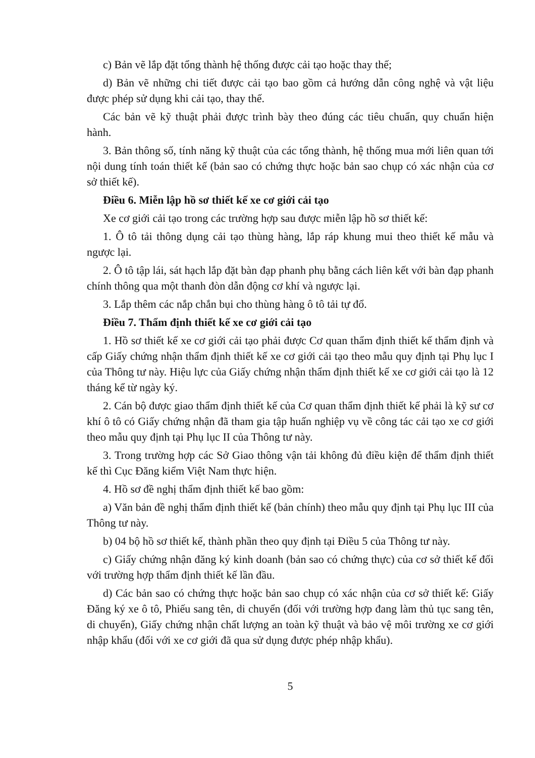c) Bản vẽ lắp đặt tổng thành hệ thống được cải tạo hoặc thay thế;
d) Bản vẽ những chi tiết được cải tạo bao gồm cả hướng dẫn công nghệ và vật liệu được phép sử dụng khi cải tạo, thay thế.
Các bản vẽ kỹ thuật phải được trình bày theo đúng các tiêu chuẩn, quy chuẩn hiện hành.
3. Bản thông số, tính năng kỹ thuật của các tổng thành, hệ thống mua mới liên quan tới nội dung tính toán thiết kế (bản sao có chứng thực hoặc bản sao chụp có xác nhận của cơ sở thiết kế).
Điều 6. Miễn lập hồ sơ thiết kế xe cơ giới cải tạo
Xe cơ giới cải tạo trong các trường hợp sau được miễn lập hồ sơ thiết kế:
1. Ô tô tải thông dụng cải tạo thùng hàng, lắp ráp khung mui theo thiết kế mẫu và ngược lại.
2. Ô tô tập lái, sát hạch lắp đặt bàn đạp phanh phụ bằng cách liên kết với bàn đạp phanh chính thông qua một thanh đòn dẫn động cơ khí và ngược lại.
3. Lắp thêm các nắp chắn bụi cho thùng hàng ô tô tải tự đổ.
Điều 7. Thẩm định thiết kế xe cơ giới cải tạo
1. Hồ sơ thiết kế xe cơ giới cải tạo phải được Cơ quan thẩm định thiết kế thẩm định và cấp Giấy chứng nhận thẩm định thiết kế xe cơ giới cải tạo theo mẫu quy định tại Phụ lục I của Thông tư này. Hiệu lực của Giấy chứng nhận thẩm định thiết kế xe cơ giới cải tạo là 12 tháng kể từ ngày ký.
2. Cán bộ được giao thẩm định thiết kế của Cơ quan thẩm định thiết kế phải là kỹ sư cơ khí ô tô có Giấy chứng nhận đã tham gia tập huấn nghiệp vụ về công tác cải tạo xe cơ giới theo mẫu quy định tại Phụ lục II của Thông tư này.
3. Trong trường hợp các Sở Giao thông vận tải không đủ điều kiện để thẩm định thiết kế thì Cục Đăng kiểm Việt Nam thực hiện.
4. Hồ sơ đề nghị thẩm định thiết kế bao gồm:
a) Văn bản đề nghị thẩm định thiết kế (bản chính) theo mẫu quy định tại Phụ lục III của Thông tư này.
b) 04 bộ hồ sơ thiết kế, thành phần theo quy định tại Điều 5 của Thông tư này.
c) Giấy chứng nhận đăng ký kinh doanh (bản sao có chứng thực) của cơ sở thiết kế đối với trường hợp thẩm định thiết kế lần đầu.
d) Các bản sao có chứng thực hoặc bản sao chụp có xác nhận của cơ sở thiết kế: Giấy Đăng ký xe ô tô, Phiếu sang tên, di chuyển (đối với trường hợp đang làm thủ tục sang tên, di chuyển), Giấy chứng nhận chất lượng an toàn kỹ thuật và bảo vệ môi trường xe cơ giới nhập khẩu (đối với xe cơ giới đã qua sử dụng được phép nhập khẩu).
5